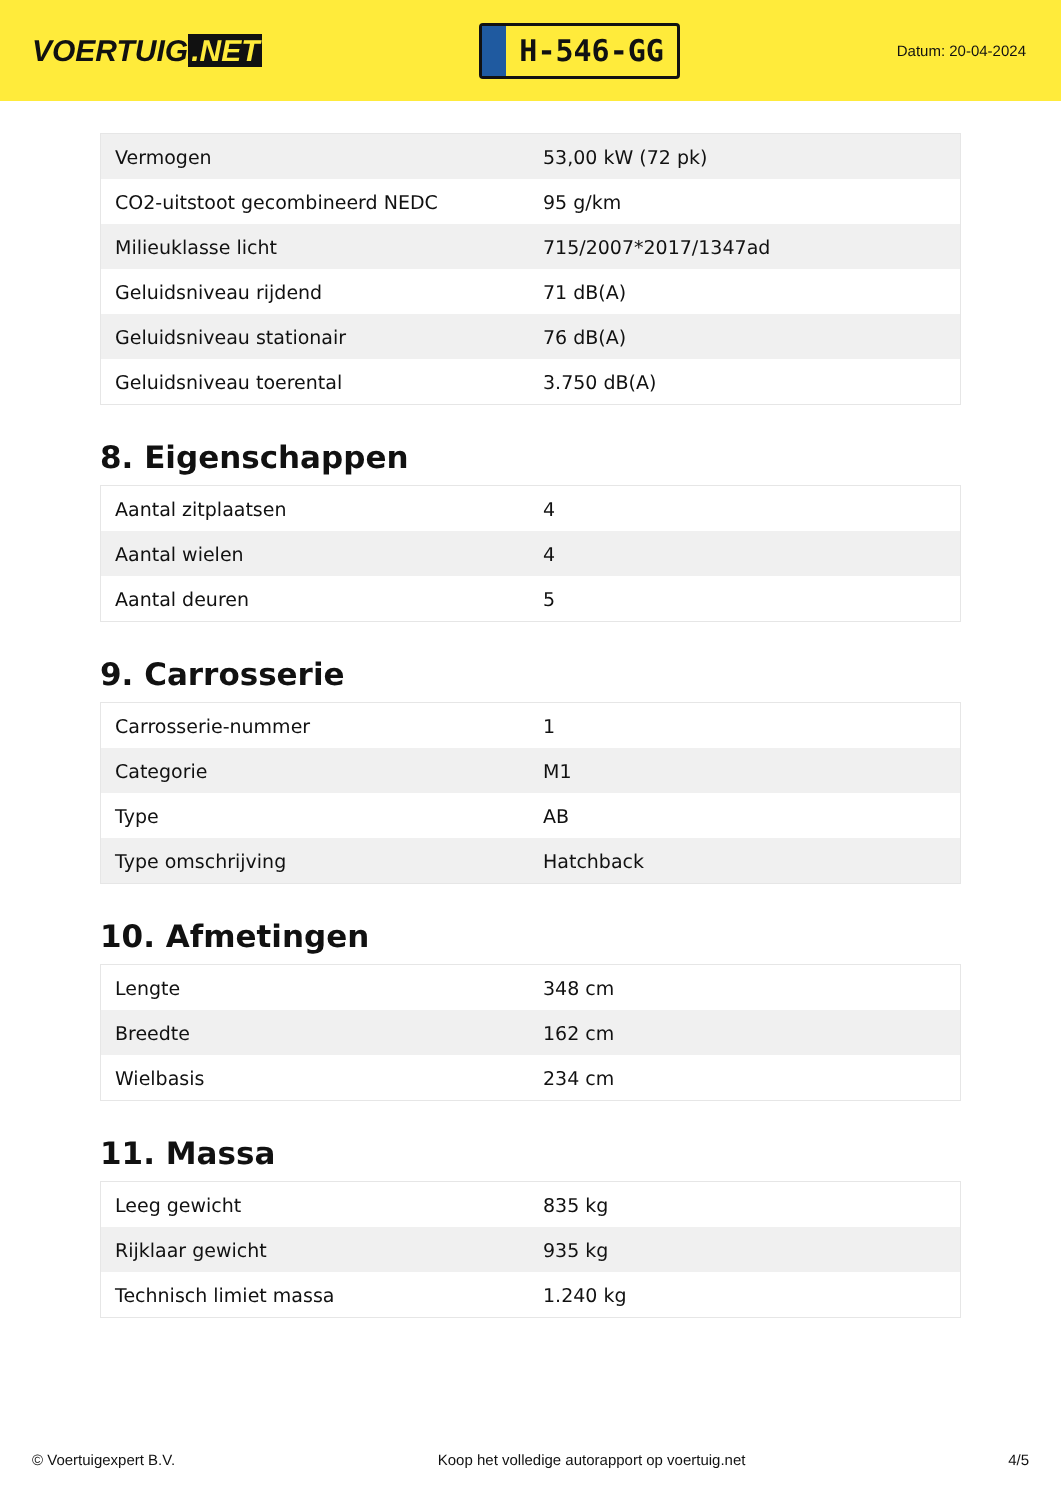VOERTUIG.NET
H-546-GG
Datum: 20-04-2024
| Vermogen | 53,00 kW (72 pk) |
| CO2-uitstoot gecombineerd NEDC | 95 g/km |
| Milieuklasse licht | 715/2007*2017/1347ad |
| Geluidsniveau rijdend | 71 dB(A) |
| Geluidsniveau stationair | 76 dB(A) |
| Geluidsniveau toerental | 3.750 dB(A) |
8. Eigenschappen
| Aantal zitplaatsen | 4 |
| Aantal wielen | 4 |
| Aantal deuren | 5 |
9. Carrosserie
| Carrosserie-nummer | 1 |
| Categorie | M1 |
| Type | AB |
| Type omschrijving | Hatchback |
10. Afmetingen
| Lengte | 348 cm |
| Breedte | 162 cm |
| Wielbasis | 234 cm |
11. Massa
| Leeg gewicht | 835 kg |
| Rijklaar gewicht | 935 kg |
| Technisch limiet massa | 1.240 kg |
© Voertuigexpert B.V. Koop het volledige autorapport op voertuig.net 4/5